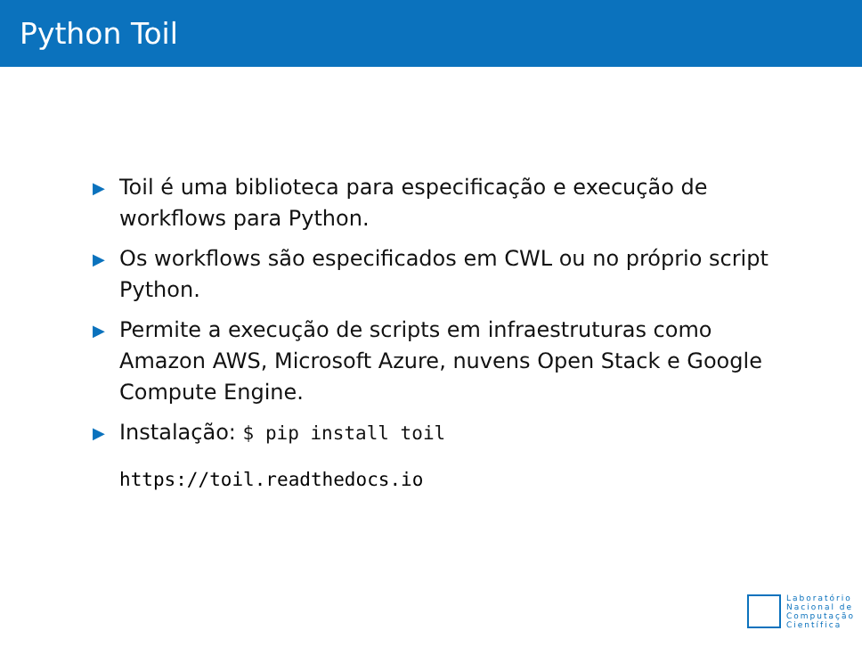Python Toil
▶ Toil é uma biblioteca para especificação e execução de workflows para Python.
▶ Os workflows são especificados em CWL ou no próprio script Python.
▶ Permite a execução de scripts em infraestruturas como Amazon AWS, Microsoft Azure, nuvens Open Stack e Google Compute Engine.
▶ Instalação: $ pip install toil
https://toil.readthedocs.io
Laboratório
Nacional de
Computação
Científica